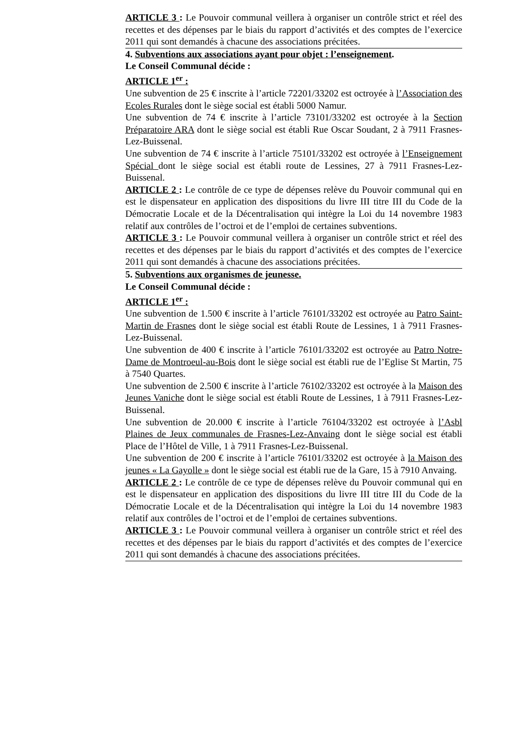ARTICLE 3 : Le Pouvoir communal veillera à organiser un contrôle strict et réel des recettes et des dépenses par le biais du rapport d’activités et des comptes de l’exercice 2011 qui sont demandés à chacune des associations précitées.
4. Subventions aux associations ayant pour objet : l’enseignement.
Le Conseil Communal décide :
ARTICLE 1<sup>er</sup> :
Une subvention de 25 € inscrite à l’article 72201/33202 est octroyée à l’Association des Ecoles Rurales dont le siège social est établi 5000 Namur.
Une subvention de 74 € inscrite à l’article 73101/33202 est octroyée à la Section Préparatoire ARA dont le siège social est établi Rue Oscar Soudant, 2 à 7911 Frasnes-Lez-Buissenal.
Une subvention de 74 € inscrite à l’article 75101/33202 est octroyée à l’Enseignement Spécial dont le siège social est établi route de Lessines, 27 à 7911 Frasnes-Lez-Buissenal.
ARTICLE 2 : Le contrôle de ce type de dépenses relève du Pouvoir communal qui en est le dispensateur en application des dispositions du livre III titre III du Code de la Démocratie Locale et de la Décentralisation qui intègre la Loi du 14 novembre 1983 relatif aux contrôles de l’octroi et de l’emploi de certaines subventions.
ARTICLE 3 : Le Pouvoir communal veillera à organiser un contrôle strict et réel des recettes et des dépenses par le biais du rapport d’activités et des comptes de l’exercice 2011 qui sont demandés à chacune des associations précitées.
5. Subventions aux organismes de jeunesse.
Le Conseil Communal décide :
ARTICLE 1<sup>er</sup> :
Une subvention de 1.500 € inscrite à l’article 76101/33202 est octroyée au Patro Saint-Martin de Frasnes dont le siège social est établi Route de Lessines, 1 à 7911 Frasnes-Lez-Buissenal.
Une subvention de 400 € inscrite à l’article 76101/33202 est octroyée au Patro Notre-Dame de Montroeul-au-Bois dont le siège social est établi rue de l’Eglise St Martin, 75 à 7540 Quartes.
Une subvention de 2.500 € inscrite à l’article 76102/33202 est octroyée à la Maison des Jeunes Vaniche dont le siège social est établi Route de Lessines, 1 à 7911 Frasnes-Lez-Buissenal.
Une subvention de 20.000 € inscrite à l’article 76104/33202 est octroyée à l’Asbl Plaines de Jeux communales de Frasnes-Lez-Anvaing dont le siège social est établi Place de l’Hôtel de Ville, 1 à 7911 Frasnes-Lez-Buissenal.
Une subvention de 200 € inscrite à l’article 76101/33202 est octroyée à la Maison des jeunes « La Gayolle » dont le siège social est établi rue de la Gare, 15 à 7910 Anvaing.
ARTICLE 2 : Le contrôle de ce type de dépenses relève du Pouvoir communal qui en est le dispensateur en application des dispositions du livre III titre III du Code de la Démocratie Locale et de la Décentralisation qui intègre la Loi du 14 novembre 1983 relatif aux contrôles de l’octroi et de l’emploi de certaines subventions.
ARTICLE 3 : Le Pouvoir communal veillera à organiser un contrôle strict et réel des recettes et des dépenses par le biais du rapport d’activités et des comptes de l’exercice 2011 qui sont demandés à chacune des associations précitées.